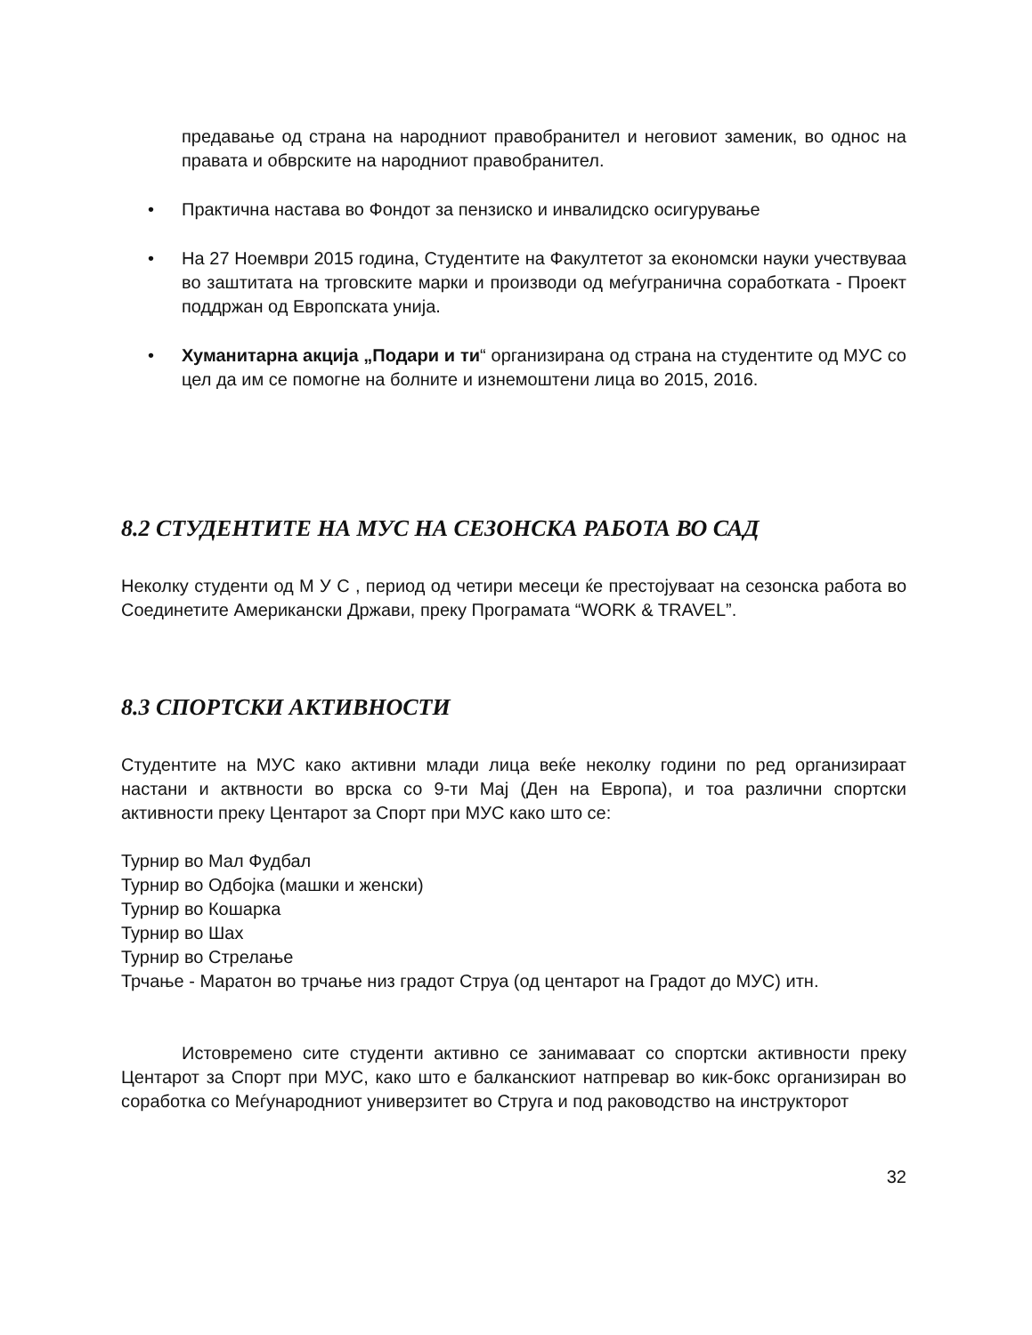предавање од страна на народниот правобранител и неговиот заменик, во однос на правата и обврските на народниот правобранител.
• Практична настава во Фондот за пензиско и инвалидско осигурување
• На 27 Ноември 2015 година, Студентите на Факултетот за економски науки учествуваа во заштитата на трговските марки и производи од меѓугранична соработката - Проект поддржан од Европската унија.
• Хуманитарна акција „Подари и ти“ организирана од страна на студентите од МУС со цел да им се помогне на болните и изнемоштени лица во 2015, 2016.
8.2 СТУДЕНТИТЕ НА МУС НА СЕЗОНСКА РАБОТА ВО САД
Неколку студенти од М У С , период од четири месеци ќе престојуваат на сезонска работа во Соединетите Американски Држави, преку Програмата “WORK & TRAVEL”.
8.3 СПОРТСКИ АКТИВНОСТИ
Студентите на МУС како активни млади лица веќе неколку години по ред организираат настани и актвности во врска со 9-ти Мај (Ден на Европа), и тоа различни спортски активности преку Центарот за Спорт при МУС како што се:
Турнир во Мал Фудбал
Турнир во Одбојка (машки и женски)
Турнир во Кошарка
Турнир во Шах
Турнир во Стрелање
Трчање - Маратон во трчање низ градот Струа (од центарот на Градот до МУС) итн.
Истовремено сите студенти активно се занимаваат со спортски активности преку Центарот за Спорт при МУС, како што е балканскиот натпревар во кик-бокс организиран во соработка со Меѓународниот универзитет во Струга и под раководство на инструкторот
32